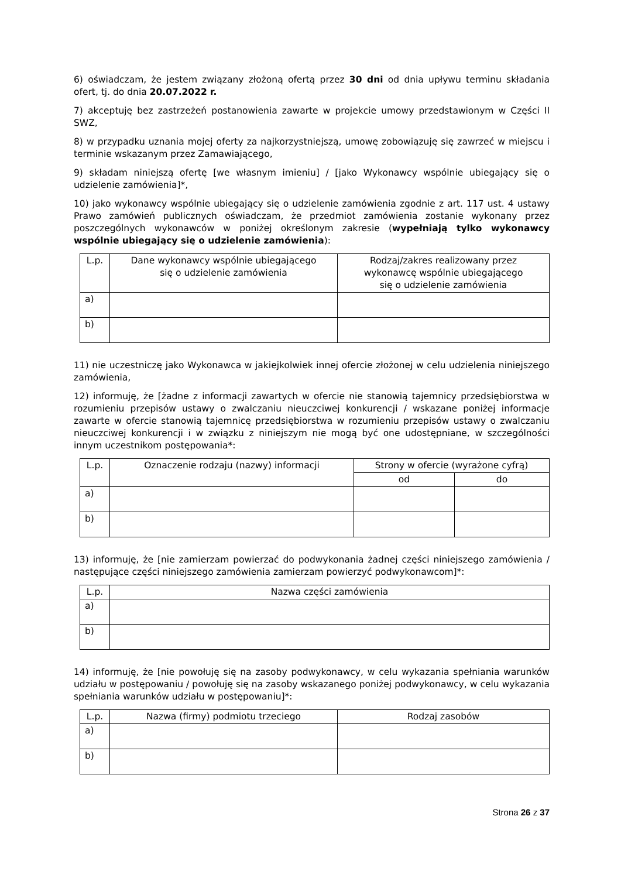6) oświadczam, że jestem związany złożoną ofertą przez 30 dni od dnia upływu terminu składania ofert, tj. do dnia 20.07.2022 r.
7) akceptuję bez zastrzeżeń postanowienia zawarte w projekcie umowy przedstawionym w Części II SWZ,
8) w przypadku uznania mojej oferty za najkorzystniejszą, umowę zobowiązuję się zawrzeć w miejscu i terminie wskazanym przez Zamawiającego,
9) składam niniejszą ofertę [we własnym imieniu] / [jako Wykonawcy wspólnie ubiegający się o udzielenie zamówienia]*,
10) jako wykonawcy wspólnie ubiegający się o udzielenie zamówienia zgodnie z art. 117 ust. 4 ustawy Prawo zamówień publicznych oświadczam, że przedmiot zamówienia zostanie wykonany przez poszczególnych wykonawców w poniżej określonym zakresie (wypełniają tylko wykonawcy wspólnie ubiegający się o udzielenie zamówienia):
| L.p. | Dane wykonawcy wspólnie ubiegającego się o udzielenie zamówienia | Rodzaj/zakres realizowany przez wykonawcę wspólnie ubiegającego się o udzielenie zamówienia |
| --- | --- | --- |
| a) | | |
| b) | | |
11) nie uczestniczę jako Wykonawca w jakiejkolwiek innej ofercie złożonej w celu udzielenia niniejszego zamówienia,
12) informuję, że [żadne z informacji zawartych w ofercie nie stanowią tajemnicy przedsiębiorstwa w rozumieniu przepisów ustawy o zwalczaniu nieuczciwej konkurencji / wskazane poniżej informacje zawarte w ofercie stanowią tajemnicę przedsiębiorstwa w rozumieniu przepisów ustawy o zwalczaniu nieuczciwej konkurencji i w związku z niniejszym nie mogą być one udostępniane, w szczególności innym uczestnikom postępowania*:
| L.p. | Oznaczenie rodzaju (nazwy) informacji | Strony w ofercie (wyrażone cyfrą) | |
| --- | --- | --- | --- |
| | | od | do |
| a) | | | |
| b) | | | |
13) informuję, że [nie zamierzam powierzać do podwykonania żadnej części niniejszego zamówienia / następujące części niniejszego zamówienia zamierzam powierzyć podwykonawcom]*:
| L.p. | Nazwa części zamówienia |
| --- | --- |
| a) | |
| b) | |
14) informuję, że [nie powołuję się na zasoby podwykonawcy, w celu wykazania spełniania warunków udziału w postępowaniu / powołuję się na zasoby wskazanego poniżej podwykonawcy, w celu wykazania spełniania warunków udziału w postępowaniu]*:
| L.p. | Nazwa (firmy) podmiotu trzeciego | Rodzaj zasobów |
| --- | --- | --- |
| a) | | |
| b) | | |
Strona 26 z 37